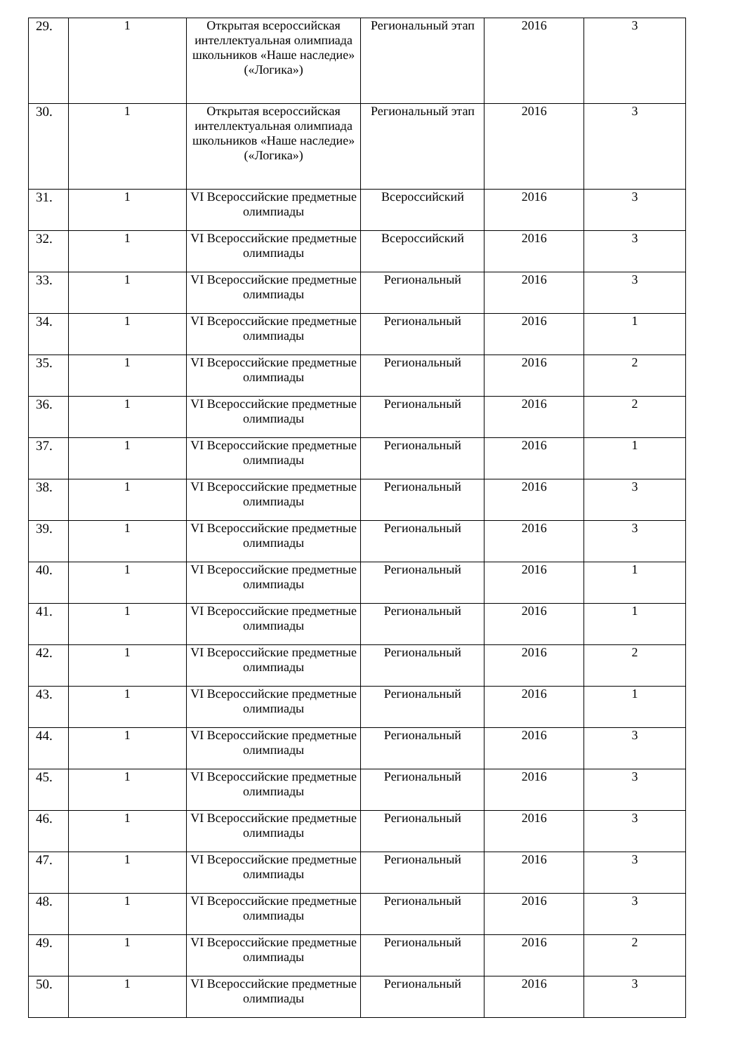| 29. | 1 | Открытая всероссийская интеллектуальная олимпиада школьников «Наше наследие» («Логика») | Региональный этап | 2016 | 3 |
| 30. | 1 | Открытая всероссийская интеллектуальная олимпиада школьников «Наше наследие» («Логика») | Региональный этап | 2016 | 3 |
| 31. | 1 | VI Всероссийские предметные олимпиады | Всероссийский | 2016 | 3 |
| 32. | 1 | VI Всероссийские предметные олимпиады | Всероссийский | 2016 | 3 |
| 33. | 1 | VI Всероссийские предметные олимпиады | Региональный | 2016 | 3 |
| 34. | 1 | VI Всероссийские предметные олимпиады | Региональный | 2016 | 1 |
| 35. | 1 | VI Всероссийские предметные олимпиады | Региональный | 2016 | 2 |
| 36. | 1 | VI Всероссийские предметные олимпиады | Региональный | 2016 | 2 |
| 37. | 1 | VI Всероссийские предметные олимпиады | Региональный | 2016 | 1 |
| 38. | 1 | VI Всероссийские предметные олимпиады | Региональный | 2016 | 3 |
| 39. | 1 | VI Всероссийские предметные олимпиады | Региональный | 2016 | 3 |
| 40. | 1 | VI Всероссийские предметные олимпиады | Региональный | 2016 | 1 |
| 41. | 1 | VI Всероссийские предметные олимпиады | Региональный | 2016 | 1 |
| 42. | 1 | VI Всероссийские предметные олимпиады | Региональный | 2016 | 2 |
| 43. | 1 | VI Всероссийские предметные олимпиады | Региональный | 2016 | 1 |
| 44. | 1 | VI Всероссийские предметные олимпиады | Региональный | 2016 | 3 |
| 45. | 1 | VI Всероссийские предметные олимпиады | Региональный | 2016 | 3 |
| 46. | 1 | VI Всероссийские предметные олимпиады | Региональный | 2016 | 3 |
| 47. | 1 | VI Всероссийские предметные олимпиады | Региональный | 2016 | 3 |
| 48. | 1 | VI Всероссийские предметные олимпиады | Региональный | 2016 | 3 |
| 49. | 1 | VI Всероссийские предметные олимпиады | Региональный | 2016 | 2 |
| 50. | 1 | VI Всероссийские предметные олимпиады | Региональный | 2016 | 3 |